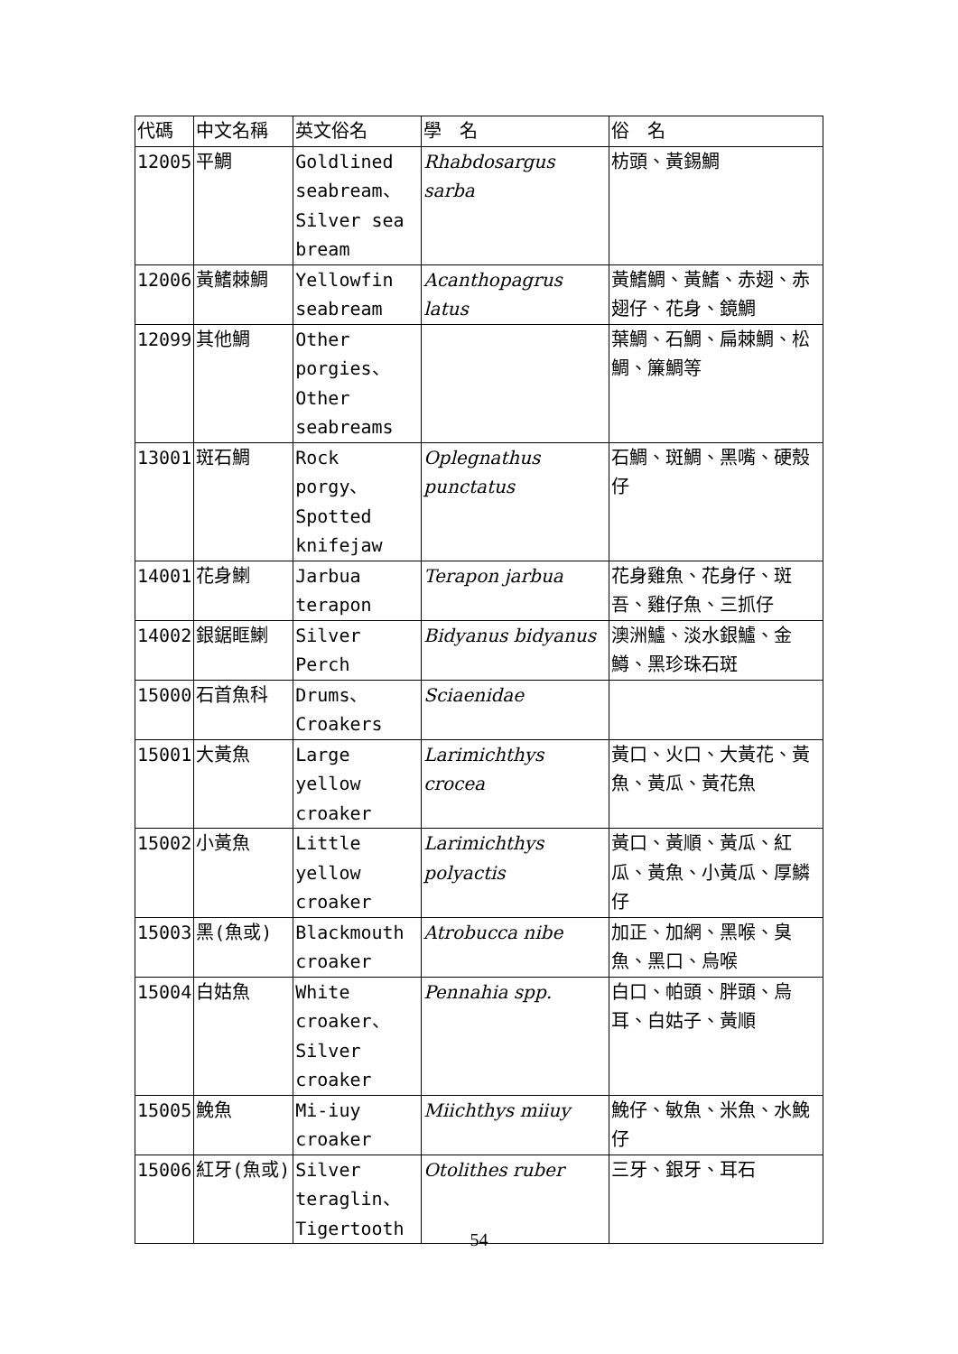| 代碼 | 中文名稱 | 英文俗名 | 學 名 | 俗 名 |
| --- | --- | --- | --- | --- |
| 12005 | 平鯛 | Goldlined seabream、Silver sea bream | Rhabdosargus sarba | 枋頭、黃錫鯛 |
| 12006 | 黃鰭棘鯛 | Yellowfin seabream | Acanthopagrus latus | 黃鰭鯛、黃鰭、赤翅、赤翅仔、花身、鏡鯛 |
| 12099 | 其他鯛 | Other porgies、Other seabreams | | 葉鯛、石鯛、扁棘鯛、松鯛、簾鯛等 |
| 13001 | 斑石鯛 | Rock porgy、Spotted knifejaw | Oplegnathus punctatus | 石鯛、斑鯛、黑嘴、硬殼仔 |
| 14001 | 花身鯻 | Jarbua terapon | Terapon jarbua | 花身雞魚、花身仔、斑吾、雞仔魚、三抓仔 |
| 14002 | 銀鋸眶鯻 | Silver Perch | Bidyanus bidyanus | 澳洲鱸、淡水銀鱸、金鱒、黑珍珠石斑 |
| 15000 | 石首魚科 | Drums、Croakers | Sciaenidae | |
| 15001 | 大黃魚 | Large yellow croaker | Larimichthys crocea | 黃口、火口、大黃花、黃魚、黃瓜、黃花魚 |
| 15002 | 小黃魚 | Little yellow croaker | Larimichthys polyactis | 黃口、黃順、黃瓜、紅瓜、黃魚、小黃瓜、厚鱗仔 |
| 15003 | 黑(魚或) | Blackmouth croaker | Atrobucca nibe | 加正、加網、黑喉、臭魚、黑口、烏喉 |
| 15004 | 白姑魚 | White croaker、Silver croaker | Pennahia spp. | 白口、帕頭、胖頭、烏耳、白姑子、黃順 |
| 15005 | 鮸魚 | Mi-iuy croaker | Miichthys miiuy | 鮸仔、敏魚、米魚、水鮸仔 |
| 15006 | 紅牙(魚或) | Silver teraglin、Tigertooth | Otolithes ruber | 三牙、銀牙、耳石 |
54